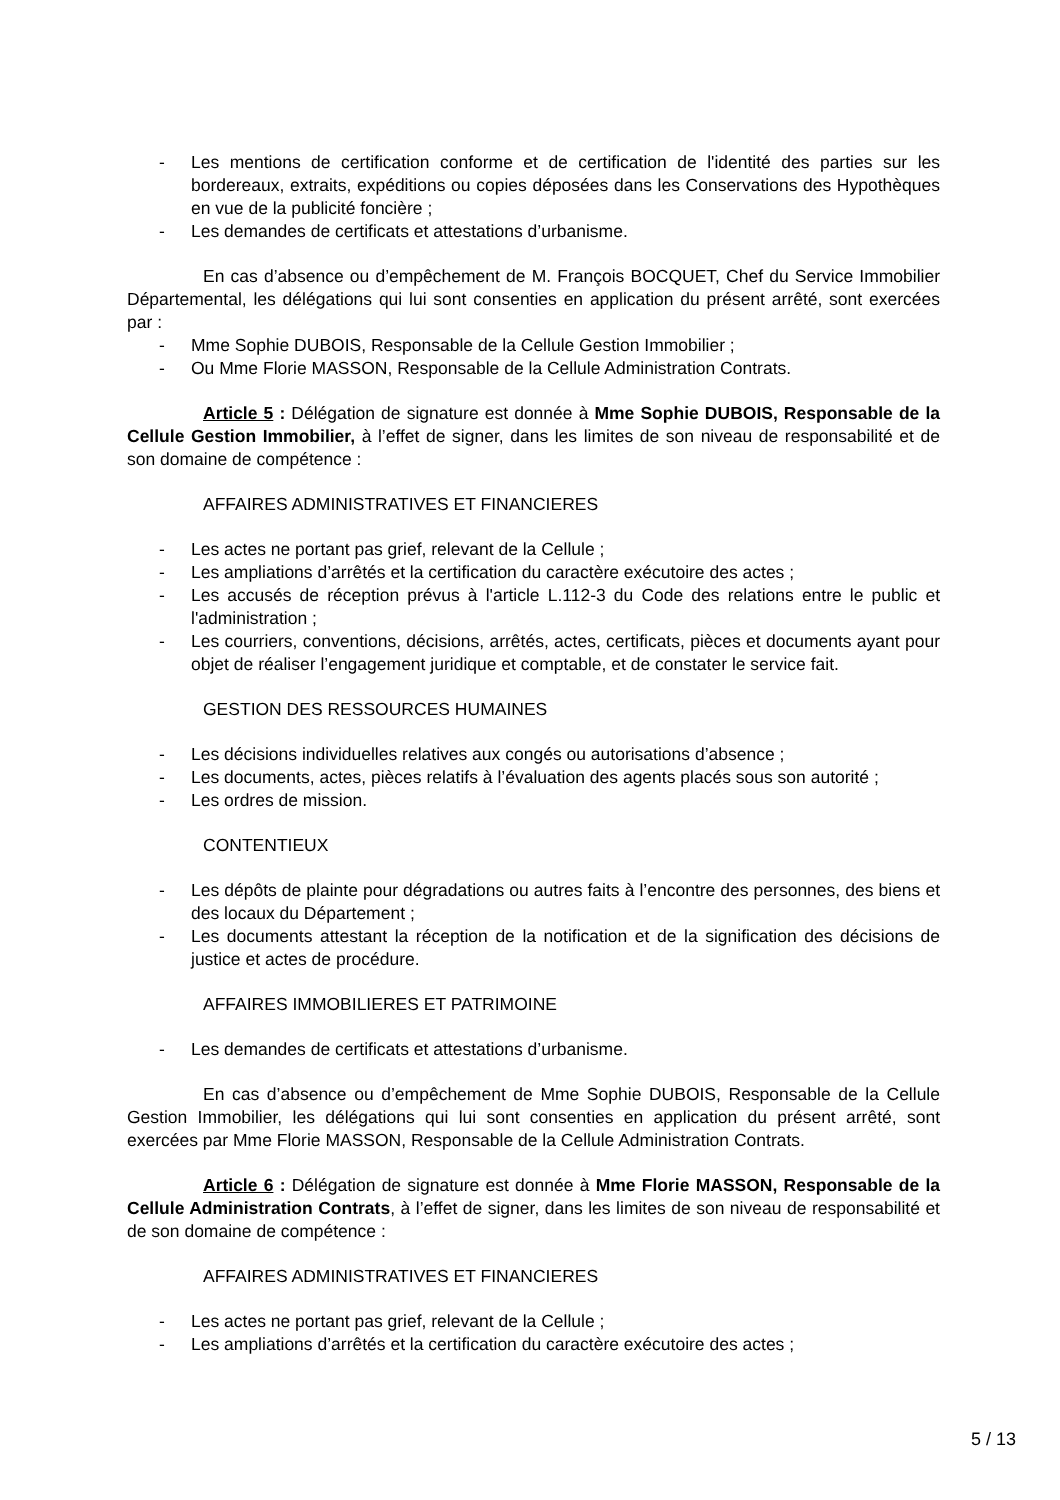- Les mentions de certification conforme et de certification de l'identité des parties sur les bordereaux, extraits, expéditions ou copies déposées dans les Conservations des Hypothèques en vue de la publicité foncière ;
- Les demandes de certificats et attestations d’urbanisme.
En cas d’absence ou d’empêchement de M. François BOCQUET, Chef du Service Immobilier Départemental, les délégations qui lui sont consenties en application du présent arrêté, sont exercées par :
- Mme Sophie DUBOIS, Responsable de la Cellule Gestion Immobilier ;
- Ou Mme Florie MASSON, Responsable de la Cellule Administration Contrats.
Article 5 : Délégation de signature est donnée à Mme Sophie DUBOIS, Responsable de la Cellule Gestion Immobilier, à l’effet de signer, dans les limites de son niveau de responsabilité et de son domaine de compétence :
AFFAIRES ADMINISTRATIVES ET FINANCIERES
- Les actes ne portant pas grief, relevant de la Cellule ;
- Les ampliations d’arrêtés et la certification du caractère exécutoire des actes ;
- Les accusés de réception prévus à l'article L.112-3 du Code des relations entre le public et l'administration ;
- Les courriers, conventions, décisions, arrêtés, actes, certificats, pièces et documents ayant pour objet de réaliser l’engagement juridique et comptable, et de constater le service fait.
GESTION DES RESSOURCES HUMAINES
- Les décisions individuelles relatives aux congés ou autorisations d’absence ;
- Les documents, actes, pièces relatifs à l’évaluation des agents placés sous son autorité ;
- Les ordres de mission.
CONTENTIEUX
- Les dépôts de plainte pour dégradations ou autres faits à l’encontre des personnes, des biens et des locaux du Département ;
- Les documents attestant la réception de la notification et de la signification des décisions de justice et actes de procédure.
AFFAIRES IMMOBILIERES ET PATRIMOINE
- Les demandes de certificats et attestations d’urbanisme.
En cas d’absence ou d’empêchement de Mme Sophie DUBOIS, Responsable de la Cellule Gestion Immobilier, les délégations qui lui sont consenties en application du présent arrêté, sont exercées par Mme Florie MASSON, Responsable de la Cellule Administration Contrats.
Article 6 : Délégation de signature est donnée à Mme Florie MASSON, Responsable de la Cellule Administration Contrats, à l’effet de signer, dans les limites de son niveau de responsabilité et de son domaine de compétence :
AFFAIRES ADMINISTRATIVES ET FINANCIERES
- Les actes ne portant pas grief, relevant de la Cellule ;
- Les ampliations d’arrêtés et la certification du caractère exécutoire des actes ;
5 / 13